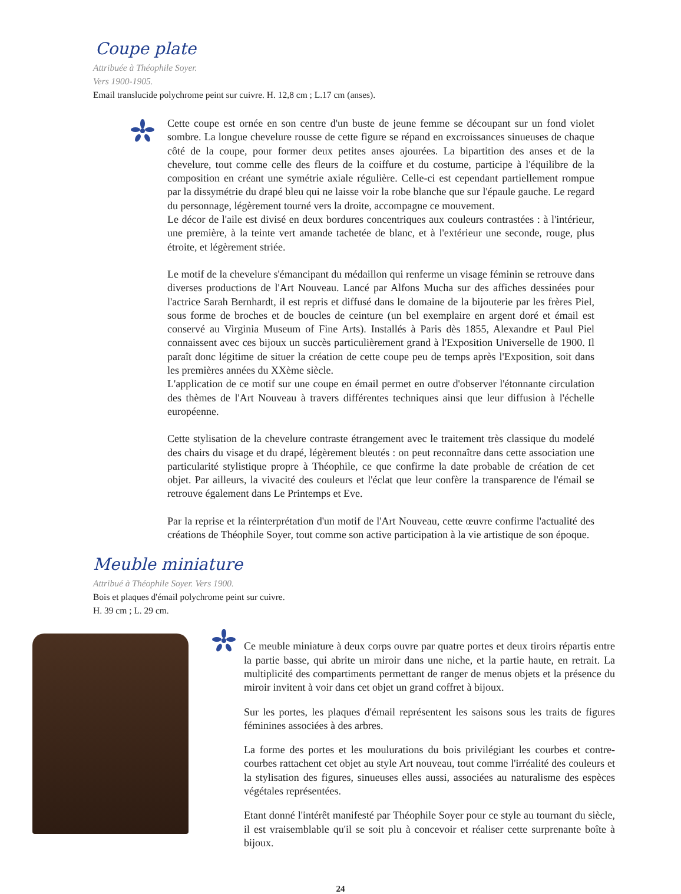Coupe plate
Attribuée à Théophile Soyer.
Vers 1900-1905.
Email translucide polychrome peint sur cuivre. H. 12,8 cm ; L.17 cm (anses).
Cette coupe est ornée en son centre d'un buste de jeune femme se découpant sur un fond violet sombre. La longue chevelure rousse de cette figure se répand en excroissances sinueuses de chaque côté de la coupe, pour former deux petites anses ajourées. La bipartition des anses et de la chevelure, tout comme celle des fleurs de la coiffure et du costume, participe à l'équilibre de la composition en créant une symétrie axiale régulière. Celle-ci est cependant partiellement rompue par la dissymétrie du drapé bleu qui ne laisse voir la robe blanche que sur l'épaule gauche. Le regard du personnage, légèrement tourné vers la droite, accompagne ce mouvement.
Le décor de l'aile est divisé en deux bordures concentriques aux couleurs contrastées : à l'intérieur, une première, à la teinte vert amande tachetée de blanc, et à l'extérieur une seconde, rouge, plus étroite, et légèrement striée.
Le motif de la chevelure s'émancipant du médaillon qui renferme un visage féminin se retrouve dans diverses productions de l'Art Nouveau. Lancé par Alfons Mucha sur des affiches dessinées pour l'actrice Sarah Bernhardt, il est repris et diffusé dans le domaine de la bijouterie par les frères Piel, sous forme de broches et de boucles de ceinture (un bel exemplaire en argent doré et émail est conservé au Virginia Museum of Fine Arts). Installés à Paris dès 1855, Alexandre et Paul Piel connaissent avec ces bijoux un succès particulièrement grand à l'Exposition Universelle de 1900. Il paraît donc légitime de situer la création de cette coupe peu de temps après l'Exposition, soit dans les premières années du XXème siècle.
L'application de ce motif sur une coupe en émail permet en outre d'observer l'étonnante circulation des thèmes de l'Art Nouveau à travers différentes techniques ainsi que leur diffusion à l'échelle européenne.
Cette stylisation de la chevelure contraste étrangement avec le traitement très classique du modelé des chairs du visage et du drapé, légèrement bleutés : on peut reconnaître dans cette association une particularité stylistique propre à Théophile, ce que confirme la date probable de création de cet objet. Par ailleurs, la vivacité des couleurs et l'éclat que leur confère la transparence de l'émail se retrouve également dans Le Printemps et Eve.
Par la reprise et la réinterprétation d'un motif de l'Art Nouveau, cette œuvre confirme l'actualité des créations de Théophile Soyer, tout comme son active participation à la vie artistique de son époque.
Meuble miniature
Attribué à Théophile Soyer. Vers 1900.
Bois et plaques d'émail polychrome peint sur cuivre.
H. 39 cm ; L. 29 cm.
Ce meuble miniature à deux corps ouvre par quatre portes et deux tiroirs répartis entre la partie basse, qui abrite un miroir dans une niche, et la partie haute, en retrait. La multiplicité des compartiments permettant de ranger de menus objets et la présence du miroir invitent à voir dans cet objet un grand coffret à bijoux.
Sur les portes, les plaques d'émail représentent les saisons sous les traits de figures féminines associées à des arbres.
La forme des portes et les moulurations du bois privilégiant les courbes et contre-courbes rattachent cet objet au style Art nouveau, tout comme l'irréalité des couleurs et la stylisation des figures, sinueuses elles aussi, associées au naturalisme des espèces végétales représentées.
Etant donné l'intérêt manifesté par Théophile Soyer pour ce style au tournant du siècle, il est vraisemblable qu'il se soit plu à concevoir et réaliser cette surprenante boîte à bijoux.
24